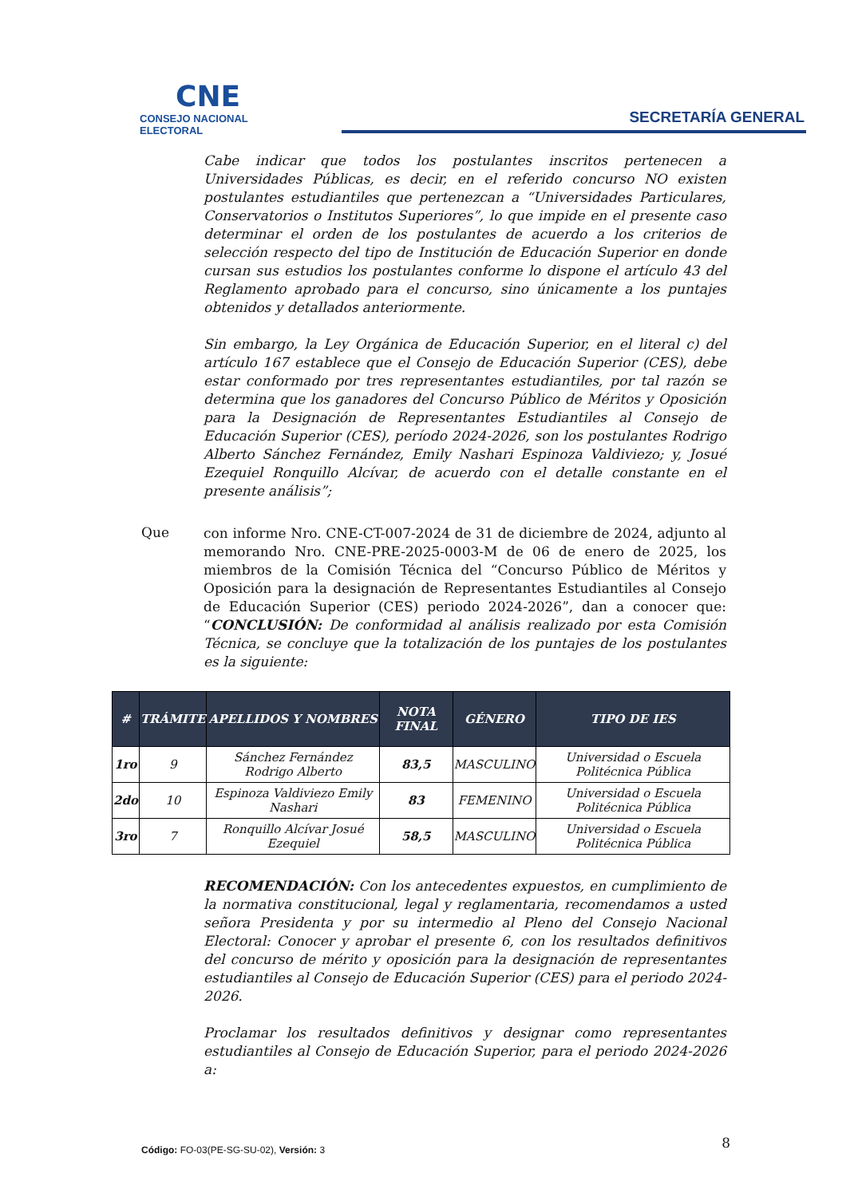CNE
CONSEJO NACIONAL ELECTORAL
SECRETARÍA GENERAL
Cabe indicar que todos los postulantes inscritos pertenecen a Universidades Públicas, es decir, en el referido concurso NO existen postulantes estudiantiles que pertenezcan a “Universidades Particulares, Conservatorios o Institutos Superiores”, lo que impide en el presente caso determinar el orden de los postulantes de acuerdo a los criterios de selección respecto del tipo de Institución de Educación Superior en donde cursan sus estudios los postulantes conforme lo dispone el artículo 43 del Reglamento aprobado para el concurso, sino únicamente a los puntajes obtenidos y detallados anteriormente.
Sin embargo, la Ley Orgánica de Educación Superior, en el literal c) del artículo 167 establece que el Consejo de Educación Superior (CES), debe estar conformado por tres representantes estudiantiles, por tal razón se determina que los ganadores del Concurso Público de Méritos y Oposición para la Designación de Representantes Estudiantiles al Consejo de Educación Superior (CES), período 2024-2026, son los postulantes Rodrigo Alberto Sánchez Fernández, Emily Nashari Espinoza Valdiviezo; y, Josué Ezequiel Ronquillo Alcívar, de acuerdo con el detalle constante en el presente análisis”;
Que
con informe Nro. CNE-CT-007-2024 de 31 de diciembre de 2024, adjunto al memorando Nro. CNE-PRE-2025-0003-M de 06 de enero de 2025, los miembros de la Comisión Técnica del “Concurso Público de Méritos y Oposición para la designación de Representantes Estudiantiles al Consejo de Educación Superior (CES) periodo 2024-2026”, dan a conocer que: “CONCLUSIÓN: De conformidad al análisis realizado por esta Comisión Técnica, se concluye que la totalización de los puntajes de los postulantes es la siguiente:
| # | TRÁMITE | APELLIDOS Y NOMBRES | NOTA FINAL | GÉNERO | TIPO DE IES |
| --- | --- | --- | --- | --- | --- |
| 1ro | 9 | Sánchez Fernández Rodrigo Alberto | 83,5 | MASCULINO | Universidad o Escuela Politécnica Pública |
| 2do | 10 | Espinoza Valdiviezo Emily Nashari | 83 | FEMENINO | Universidad o Escuela Politécnica Pública |
| 3ro | 7 | Ronquillo Alcívar Josué Ezequiel | 58,5 | MASCULINO | Universidad o Escuela Politécnica Pública |
RECOMENDACIÓN: Con los antecedentes expuestos, en cumplimiento de la normativa constitucional, legal y reglamentaria, recomendamos a usted señora Presidenta y por su intermedio al Pleno del Consejo Nacional Electoral: Conocer y aprobar el presente 6, con los resultados definitivos del concurso de mérito y oposición para la designación de representantes estudiantiles al Consejo de Educación Superior (CES) para el periodo 2024-2026.
Proclamar los resultados definitivos y designar como representantes estudiantiles al Consejo de Educación Superior, para el periodo 2024-2026 a:
Código: FO-03(PE-SG-SU-02), Versión: 3 8